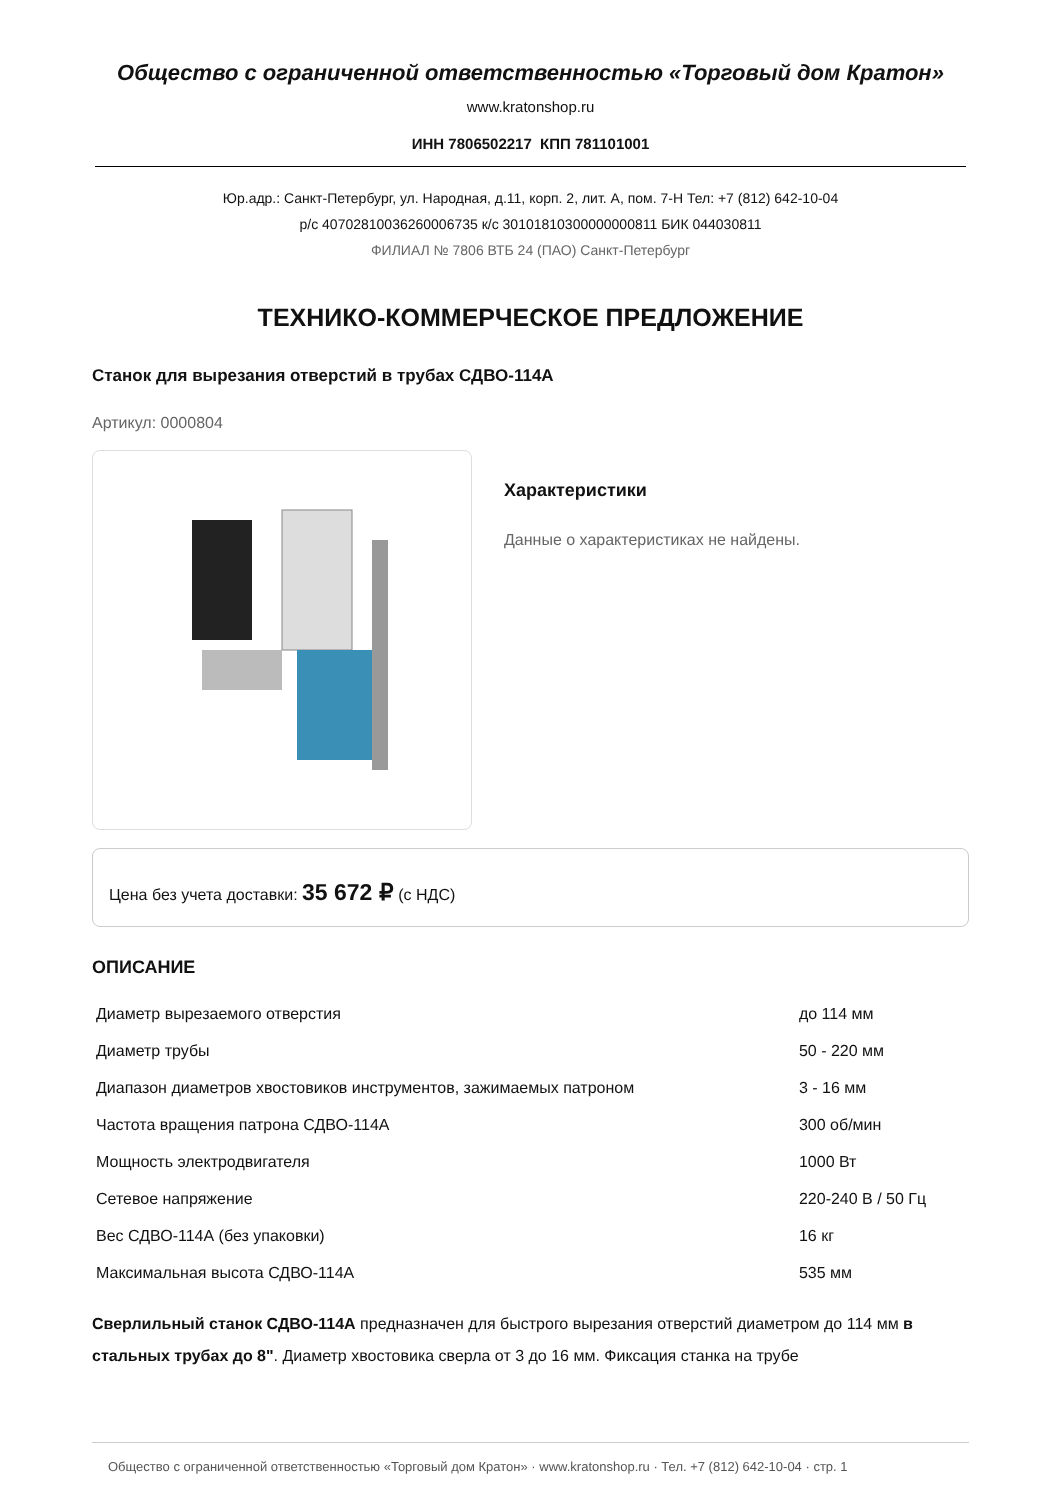Общество с ограниченной ответственностью «Торговый дом Кратон»
www.kratonshop.ru
ИНН 7806502217 КПП 781101001
Юр.адр.: Санкт-Петербург, ул. Народная, д.11, корп. 2, лит. А, пом. 7-Н Тел: +7 (812) 642-10-04
р/с 40702810036260006735 к/с 30101810300000000811 БИК 044030811
ФИЛИАЛ № 7806 ВТБ 24 (ПАО) Санкт-Петербург
ТЕХНИКО-КОММЕРЧЕСКОЕ ПРЕДЛОЖЕНИЕ
Станок для вырезания отверстий в трубах СДВО-114А
Артикул: 0000804
Характеристики
Данные о характеристиках не найдены.
Цена без учета доставки: 35 672 ₽ (с НДС)
ОПИСАНИЕ
| Диаметр вырезаемого отверстия | до 114 мм |
| Диаметр трубы | 50 - 220 мм |
| Диапазон диаметров хвостовиков инструментов, зажимаемых патроном | 3 - 16 мм |
| Частота вращения патрона СДВО-114А | 300 об/мин |
| Мощность электродвигателя | 1000 Вт |
| Сетевое напряжение | 220-240 В / 50 Гц |
| Вес СДВО-114А (без упаковки) | 16 кг |
| Максимальная высота СДВО-114А | 535 мм |
Сверлильный станок СДВО-114А предназначен для быстрого вырезания отверстий диаметром до 114 мм в стальных трубах до 8". Диаметр хвостовика сверла от 3 до 16 мм. Фиксация станка на трубе
Общество с ограниченной ответственностью «Торговый дом Кратон» · www.kratonshop.ru · Тел. +7 (812) 642-10-04 · стр. 1